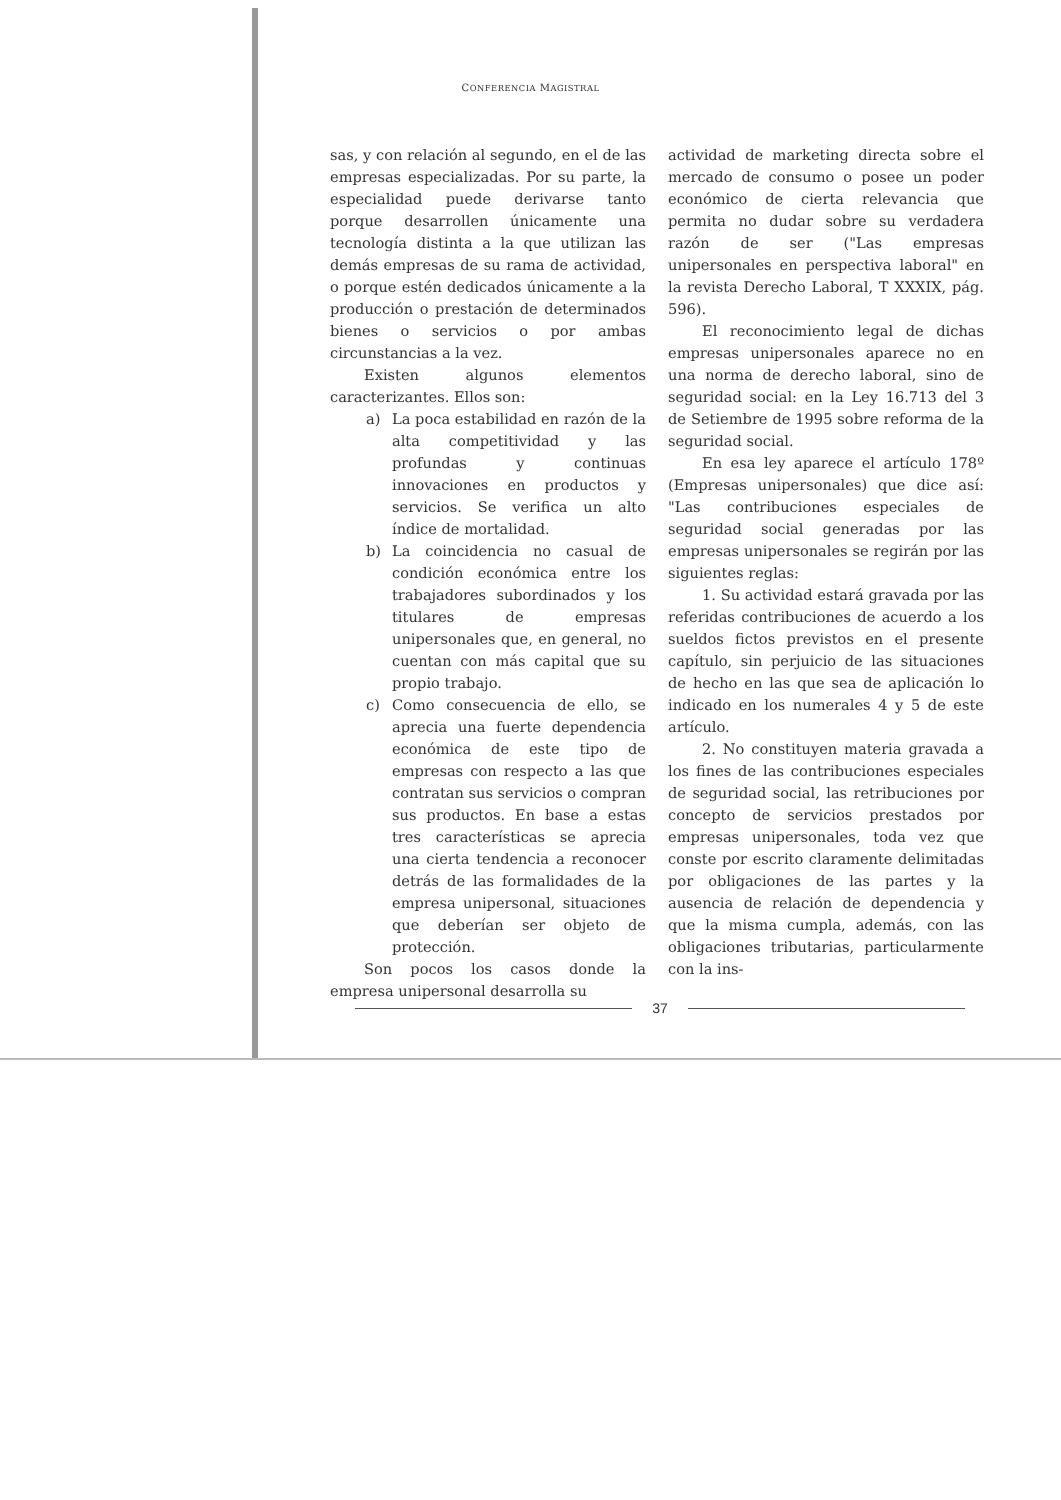CONFERENCIA MAGISTRAL
sas, y con relación al segundo, en el de las empresas especializadas. Por su parte, la especialidad puede derivarse tanto porque desarrollen únicamente una tecnología distinta a la que utilizan las demás empresas de su rama de actividad, o porque estén dedicados únicamente a la producción o prestación de determinados bienes o servicios o por ambas circunstancias a la vez.
Existen algunos elementos caracterizantes. Ellos son:
a) La poca estabilidad en razón de la alta competitividad y las profundas y continuas innovaciones en productos y servicios. Se verifica un alto índice de mortalidad.
b) La coincidencia no casual de condición económica entre los trabajadores subordinados y los titulares de empresas unipersonales que, en general, no cuentan con más capital que su propio trabajo.
c) Como consecuencia de ello, se aprecia una fuerte dependencia económica de este tipo de empresas con respecto a las que contratan sus servicios o compran sus productos. En base a estas tres características se aprecia una cierta tendencia a reconocer detrás de las formalidades de la empresa unipersonal, situaciones que deberían ser objeto de protección.
Son pocos los casos donde la empresa unipersonal desarrolla su
actividad de marketing directa sobre el mercado de consumo o posee un poder económico de cierta relevancia que permita no dudar sobre su verdadera razón de ser ("Las empresas unipersonales en perspectiva laboral" en la revista Derecho Laboral, T XXXIX, pág. 596).
El reconocimiento legal de dichas empresas unipersonales aparece no en una norma de derecho laboral, sino de seguridad social: en la Ley 16.713 del 3 de Setiembre de 1995 sobre reforma de la seguridad social.
En esa ley aparece el artículo 178º (Empresas unipersonales) que dice así: "Las contribuciones especiales de seguridad social generadas por las empresas unipersonales se regirán por las siguientes reglas:
1. Su actividad estará gravada por las referidas contribuciones de acuerdo a los sueldos fictos previstos en el presente capítulo, sin perjuicio de las situaciones de hecho en las que sea de aplicación lo indicado en los numerales 4 y 5 de este artículo.
2. No constituyen materia gravada a los fines de las contribuciones especiales de seguridad social, las retribuciones por concepto de servicios prestados por empresas unipersonales, toda vez que conste por escrito claramente delimitadas por obligaciones de las partes y la ausencia de relación de dependencia y que la misma cumpla, además, con las obligaciones tributarias, particularmente con la ins-
37